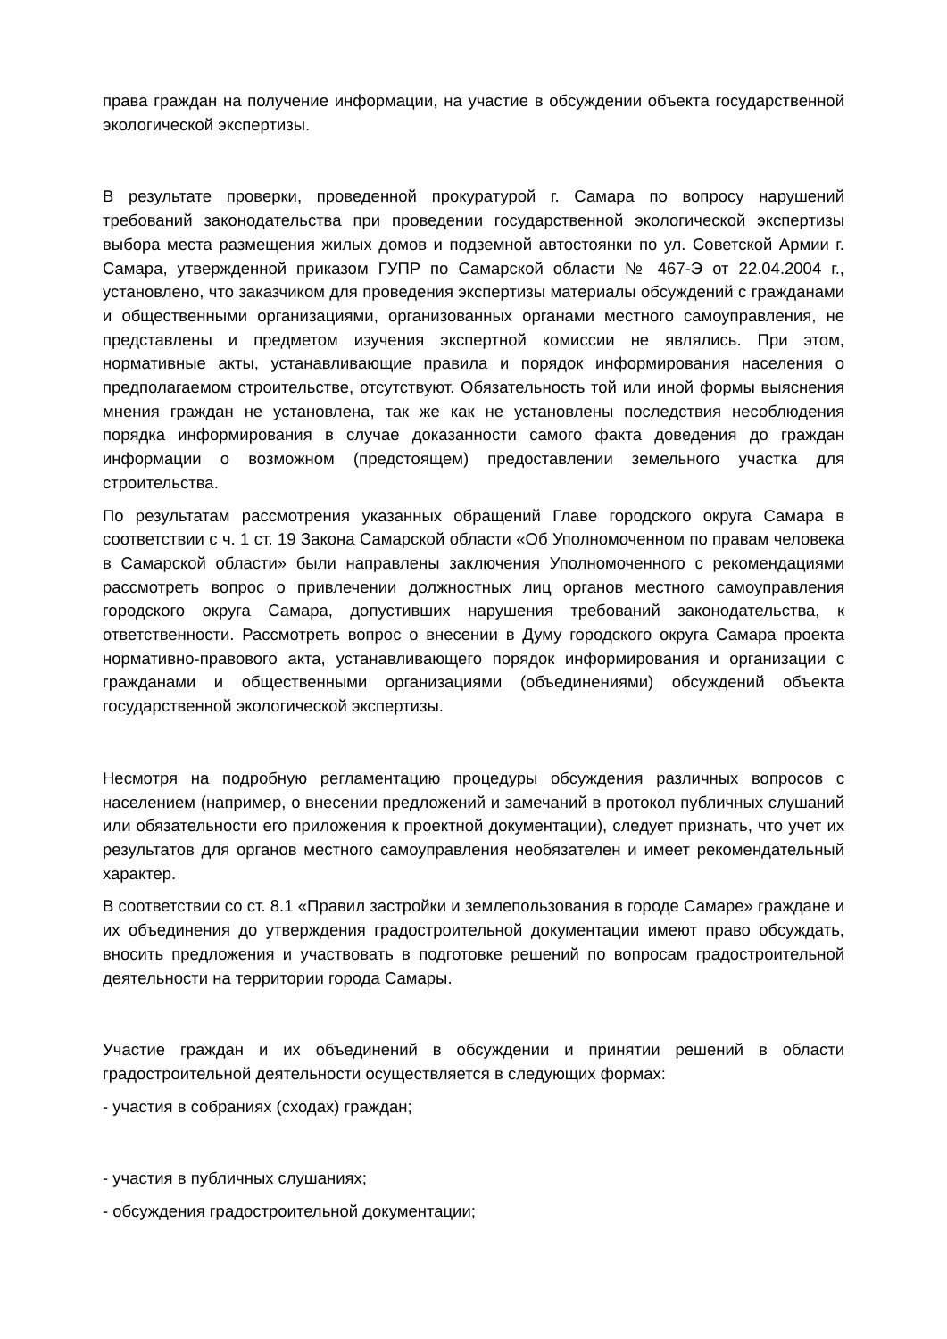права граждан на получение информации, на участие в обсуждении объекта государственной экологической экспертизы.
В результате проверки, проведенной прокуратурой г. Самара по вопросу нарушений требований законодательства при проведении государственной экологической экспертизы выбора места размещения жилых домов и подземной автостоянки по ул. Советской Армии г. Самара, утвержденной приказом ГУПР по Самарской области № 467-Э от 22.04.2004 г., установлено, что заказчиком для проведения экспертизы материалы обсуждений с гражданами и общественными организациями, организованных органами местного самоуправления, не представлены и предметом изучения экспертной комиссии не являлись. При этом, нормативные акты, устанавливающие правила и порядок информирования населения о предполагаемом строительстве, отсутствуют. Обязательность той или иной формы выяснения мнения граждан не установлена, так же как не установлены последствия несоблюдения порядка информирования в случае доказанности самого факта доведения до граждан информации о возможном (предстоящем) предоставлении земельного участка для строительства.
По результатам рассмотрения указанных обращений Главе городского округа Самара в соответствии с ч. 1 ст. 19 Закона Самарской области «Об Уполномоченном по правам человека в Самарской области» были направлены заключения Уполномоченного с рекомендациями рассмотреть вопрос о привлечении должностных лиц органов местного самоуправления городского округа Самара, допустивших нарушения требований законодательства, к ответственности. Рассмотреть вопрос о внесении в Думу городского округа Самара проекта нормативно-правового акта, устанавливающего порядок информирования и организации с гражданами и общественными организациями (объединениями) обсуждений объекта государственной экологической экспертизы.
Несмотря на подробную регламентацию процедуры обсуждения различных вопросов с населением (например, о внесении предложений и замечаний в протокол публичных слушаний или обязательности его приложения к проектной документации), следует признать, что учет их результатов для органов местного самоуправления необязателен и имеет рекомендательный характер.
В соответствии со ст. 8.1 «Правил застройки и землепользования в городе Самаре» граждане и их объединения до утверждения градостроительной документации имеют право обсуждать, вносить предложения и участвовать в подготовке решений по вопросам градостроительной деятельности на территории города Самары.
Участие граждан и их объединений в обсуждении и принятии решений в области градостроительной деятельности осуществляется в следующих формах:
- участия в собраниях (сходах) граждан;
- участия в публичных слушаниях;
- обсуждения градостроительной документации;